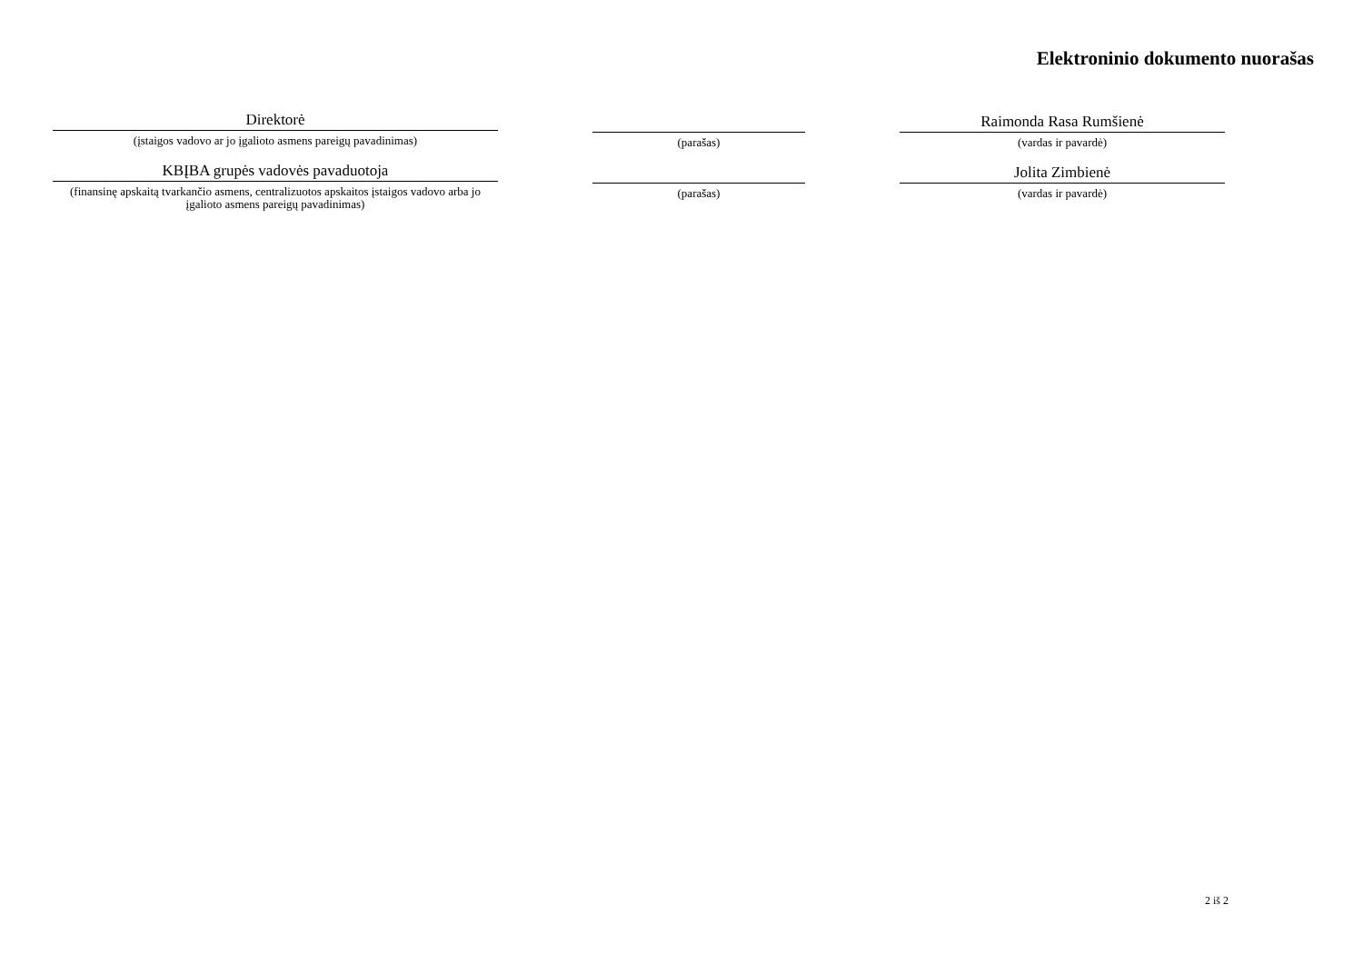Elektroninio dokumento nuorašas
Direktorė
(įstaigos vadovo ar jo įgalioto asmens pareigų pavadinimas)
(parašas)
Raimonda Rasa Rumšienė
(vardas ir pavardė)
KBĮBA grupės vadovės pavaduotoja
(finansinę apskaitą tvarkančio asmens, centralizuotos apskaitos įstaigos vadovo arba jo įgalioto asmens pareigų pavadinimas)
(parašas)
Jolita Zimbienė
(vardas ir pavardė)
2 iš 2